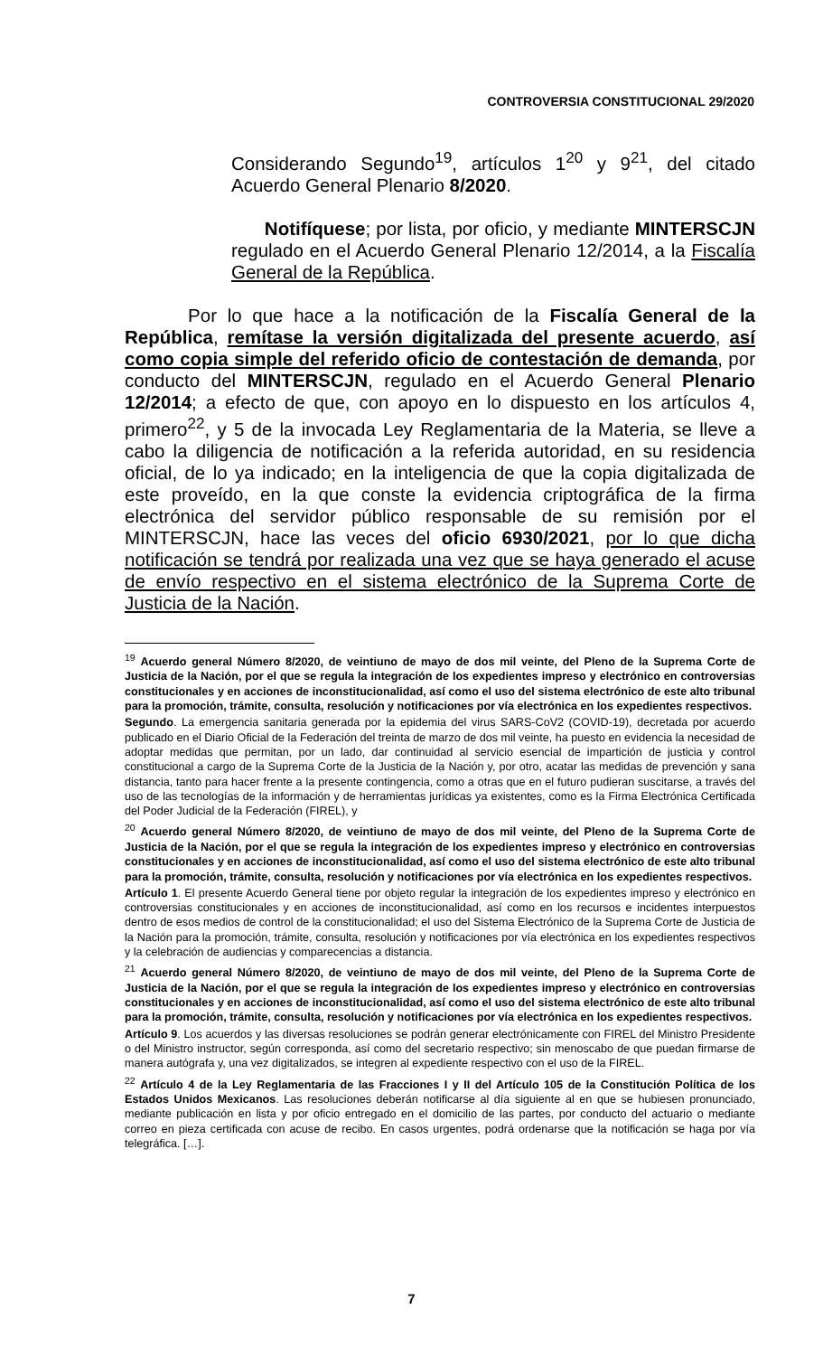CONTROVERSIA CONSTITUCIONAL 29/2020
Considerando Segundo<sup>19</sup>, artículos 1<sup>20</sup> y 9<sup>21</sup>, del citado Acuerdo General Plenario 8/2020.
Notifíquese; por lista, por oficio, y mediante MINTERSCJN regulado en el Acuerdo General Plenario 12/2014, a la Fiscalía General de la República.
Por lo que hace a la notificación de la Fiscalía General de la República, remítase la versión digitalizada del presente acuerdo, así como copia simple del referido oficio de contestación de demanda, por conducto del MINTERSCJN, regulado en el Acuerdo General Plenario 12/2014; a efecto de que, con apoyo en lo dispuesto en los artículos 4, primero<sup>22</sup>, y 5 de la invocada Ley Reglamentaria de la Materia, se lleve a cabo la diligencia de notificación a la referida autoridad, en su residencia oficial, de lo ya indicado; en la inteligencia de que la copia digitalizada de este proveído, en la que conste la evidencia criptográfica de la firma electrónica del servidor público responsable de su remisión por el MINTERSCJN, hace las veces del oficio 6930/2021, por lo que dicha notificación se tendrá por realizada una vez que se haya generado el acuse de envío respectivo en el sistema electrónico de la Suprema Corte de Justicia de la Nación.
<sup>19</sup> Acuerdo general Número 8/2020, de veintiuno de mayo de dos mil veinte, del Pleno de la Suprema Corte de Justicia de la Nación, por el que se regula la integración de los expedientes impreso y electrónico en controversias constitucionales y en acciones de inconstitucionalidad, así como el uso del sistema electrónico de este alto tribunal para la promoción, trámite, consulta, resolución y notificaciones por vía electrónica en los expedientes respectivos.
Segundo. La emergencia sanitaria generada por la epidemia del virus SARS-CoV2 (COVID-19), decretada por acuerdo publicado en el Diario Oficial de la Federación del treinta de marzo de dos mil veinte, ha puesto en evidencia la necesidad de adoptar medidas que permitan, por un lado, dar continuidad al servicio esencial de impartición de justicia y control constitucional a cargo de la Suprema Corte de la Justicia de la Nación y, por otro, acatar las medidas de prevención y sana distancia, tanto para hacer frente a la presente contingencia, como a otras que en el futuro pudieran suscitarse, a través del uso de las tecnologías de la información y de herramientas jurídicas ya existentes, como es la Firma Electrónica Certificada del Poder Judicial de la Federación (FIREL), y
<sup>20</sup> Acuerdo general Número 8/2020, de veintiuno de mayo de dos mil veinte, del Pleno de la Suprema Corte de Justicia de la Nación, por el que se regula la integración de los expedientes impreso y electrónico en controversias constitucionales y en acciones de inconstitucionalidad, así como el uso del sistema electrónico de este alto tribunal para la promoción, trámite, consulta, resolución y notificaciones por vía electrónica en los expedientes respectivos.
Artículo 1. El presente Acuerdo General tiene por objeto regular la integración de los expedientes impreso y electrónico en controversias constitucionales y en acciones de inconstitucionalidad, así como en los recursos e incidentes interpuestos dentro de esos medios de control de la constitucionalidad; el uso del Sistema Electrónico de la Suprema Corte de Justicia de la Nación para la promoción, trámite, consulta, resolución y notificaciones por vía electrónica en los expedientes respectivos y la celebración de audiencias y comparecencias a distancia.
<sup>21</sup> Acuerdo general Número 8/2020, de veintiuno de mayo de dos mil veinte, del Pleno de la Suprema Corte de Justicia de la Nación, por el que se regula la integración de los expedientes impreso y electrónico en controversias constitucionales y en acciones de inconstitucionalidad, así como el uso del sistema electrónico de este alto tribunal para la promoción, trámite, consulta, resolución y notificaciones por vía electrónica en los expedientes respectivos.
Artículo 9. Los acuerdos y las diversas resoluciones se podrán generar electrónicamente con FIREL del Ministro Presidente o del Ministro instructor, según corresponda, así como del secretario respectivo; sin menoscabo de que puedan firmarse de manera autógrafa y, una vez digitalizados, se integren al expediente respectivo con el uso de la FIREL.
<sup>22</sup> Artículo 4 de la Ley Reglamentaria de las Fracciones I y II del Artículo 105 de la Constitución Política de los Estados Unidos Mexicanos. Las resoluciones deberán notificarse al día siguiente al en que se hubiesen pronunciado, mediante publicación en lista y por oficio entregado en el domicilio de las partes, por conducto del actuario o mediante correo en pieza certificada con acuse de recibo. En casos urgentes, podrá ordenarse que la notificación se haga por vía telegráfica. […].
7